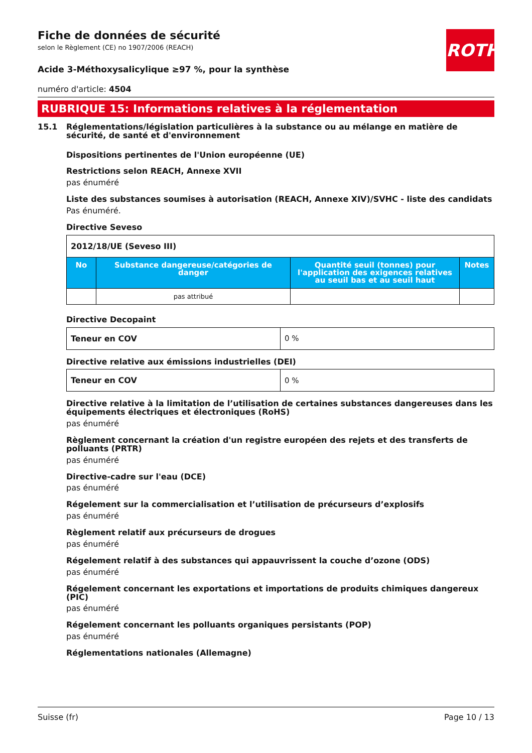ROTH
Fiche de données de sécurité
selon le Règlement (CE) no 1907/2006 (REACH)
Acide 3-Méthoxysalicylique ≥97 %, pour la synthèse
numéro d'article: 4504
RUBRIQUE 15: Informations relatives à la réglementation
15.1 Réglementations/législation particulières à la substance ou au mélange en matière de sécurité, de santé et d'environnement
Dispositions pertinentes de l'Union européenne (UE)
Restrictions selon REACH, Annexe XVII
pas énuméré
Liste des substances soumises à autorisation (REACH, Annexe XIV)/SVHC - liste des candidats
Pas énuméré.
Directive Seveso
| 2012/18/UE (Seveso III) | | | |
| No | Substance dangereuse/catégories de danger | Quantité seuil (tonnes) pour l'application des exigences relatives au seuil bas et au seuil haut | Notes |
| | pas attribué | | |
Directive Decopaint
| Teneur en COV | 0 % |
Directive relative aux émissions industrielles (DEI)
| Teneur en COV | 0 % |
Directive relative à la limitation de l’utilisation de certaines substances dangereuses dans les équipements électriques et électroniques (RoHS)
pas énuméré
Règlement concernant la création d'un registre européen des rejets et des transferts de polluants (PRTR)
pas énuméré
Directive-cadre sur l'eau (DCE)
pas énuméré
Régelement sur la commercialisation et l’utilisation de précurseurs d’explosifs
pas énuméré
Règlement relatif aux précurseurs de drogues
pas énuméré
Régelement relatif à des substances qui appauvrissent la couche d’ozone (ODS)
pas énuméré
Régelement concernant les exportations et importations de produits chimiques dangereux (PIC)
pas énuméré
Régelement concernant les polluants organiques persistants (POP)
pas énuméré
Réglementations nationales (Allemagne)
Suisse (fr) Page 10 / 13